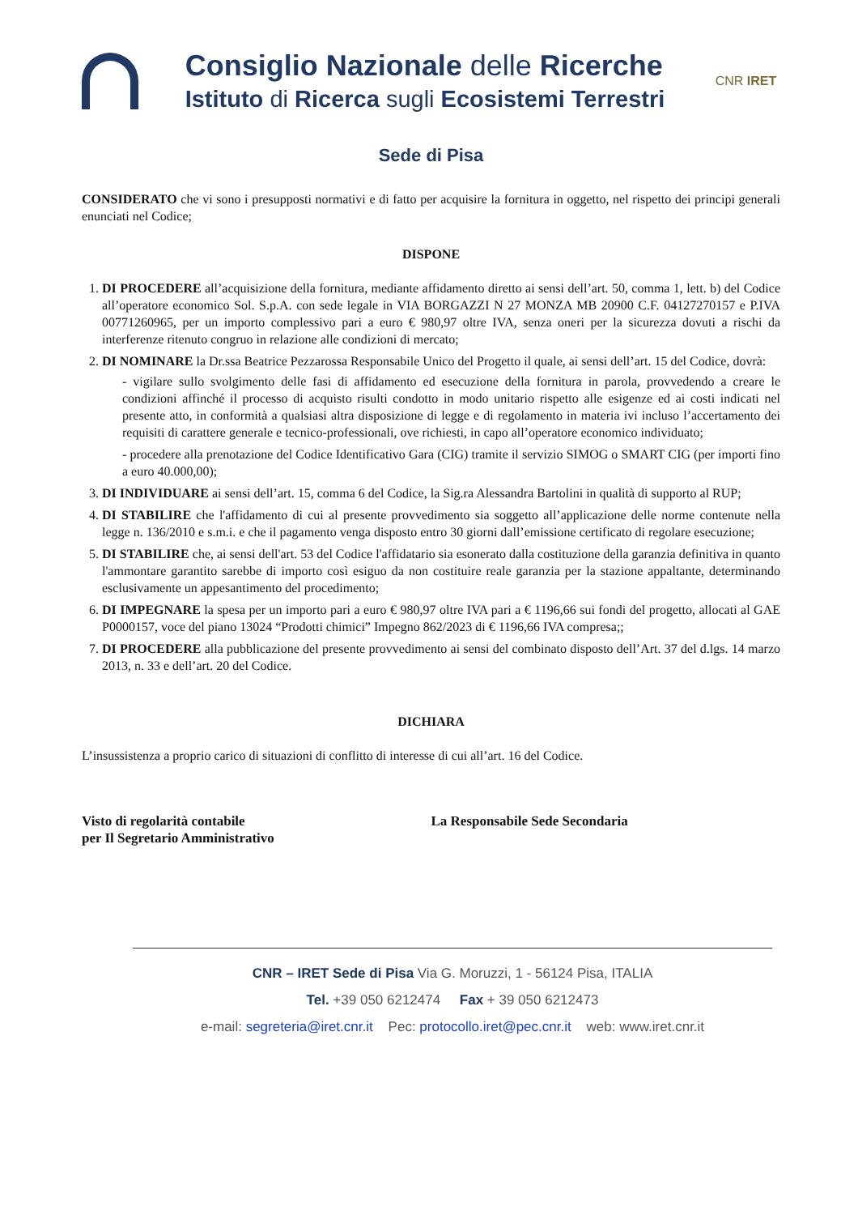Consiglio Nazionale delle Ricerche
Istituto di Ricerca sugli Ecosistemi Terrestri
CNR IRET
Sede di Pisa
CONSIDERATO che vi sono i presupposti normativi e di fatto per acquisire la fornitura in oggetto, nel rispetto dei principi generali enunciati nel Codice;
DISPONE
1. DI PROCEDERE all’acquisizione della fornitura, mediante affidamento diretto ai sensi dell’art. 50, comma 1, lett. b) del Codice all’operatore economico Sol. S.p.A. con sede legale in VIA BORGAZZI N 27 MONZA MB 20900 C.F. 04127270157 e P.IVA 00771260965, per un importo complessivo pari a euro € 980,97 oltre IVA, senza oneri per la sicurezza dovuti a rischi da interferenze ritenuto congruo in relazione alle condizioni di mercato;
2. DI NOMINARE la Dr.ssa Beatrice Pezzarossa Responsabile Unico del Progetto il quale, ai sensi dell’art. 15 del Codice, dovrà:
- vigilare sullo svolgimento delle fasi di affidamento ed esecuzione della fornitura in parola, provvedendo a creare le condizioni affinché il processo di acquisto risulti condotto in modo unitario rispetto alle esigenze ed ai costi indicati nel presente atto, in conformità a qualsiasi altra disposizione di legge e di regolamento in materia ivi incluso l’accertamento dei requisiti di carattere generale e tecnico-professionali, ove richiesti, in capo all’operatore economico individuato;
- procedere alla prenotazione del Codice Identificativo Gara (CIG) tramite il servizio SIMOG o SMART CIG (per importi fino a euro 40.000,00);
3. DI INDIVIDUARE ai sensi dell’art. 15, comma 6 del Codice, la Sig.ra Alessandra Bartolini in qualità di supporto al RUP;
4. DI STABILIRE che l'affidamento di cui al presente provvedimento sia soggetto all’applicazione delle norme contenute nella legge n. 136/2010 e s.m.i. e che il pagamento venga disposto entro 30 giorni dall’emissione certificato di regolare esecuzione;
5. DI STABILIRE che, ai sensi dell'art. 53 del Codice l'affidatario sia esonerato dalla costituzione della garanzia definitiva in quanto l'ammontare garantito sarebbe di importo così esiguo da non costituire reale garanzia per la stazione appaltante, determinando esclusivamente un appesantimento del procedimento;
6. DI IMPEGNARE la spesa per un importo pari a euro € 980,97 oltre IVA pari a € 1196,66 sui fondi del progetto, allocati al GAE P0000157, voce del piano 13024 “Prodotti chimici” Impegno 862/2023 di € 1196,66 IVA compresa;;
7. DI PROCEDERE alla pubblicazione del presente provvedimento ai sensi del combinato disposto dell’Art. 37 del d.lgs. 14 marzo 2013, n. 33 e dell’art. 20 del Codice.
DICHIARA
L’insussistenza a proprio carico di situazioni di conflitto di interesse di cui all’art. 16 del Codice.
Visto di regolarità contabile
per Il Segretario Amministrativo
La Responsabile Sede Secondaria
CNR – IRET Sede di Pisa Via G. Moruzzi, 1 - 56124 Pisa, ITALIA
Tel. +39 050 6212474 Fax + 39 050 6212473
e-mail: segreteria@iret.cnr.it Pec: protocollo.iret@pec.cnr.it web: www.iret.cnr.it